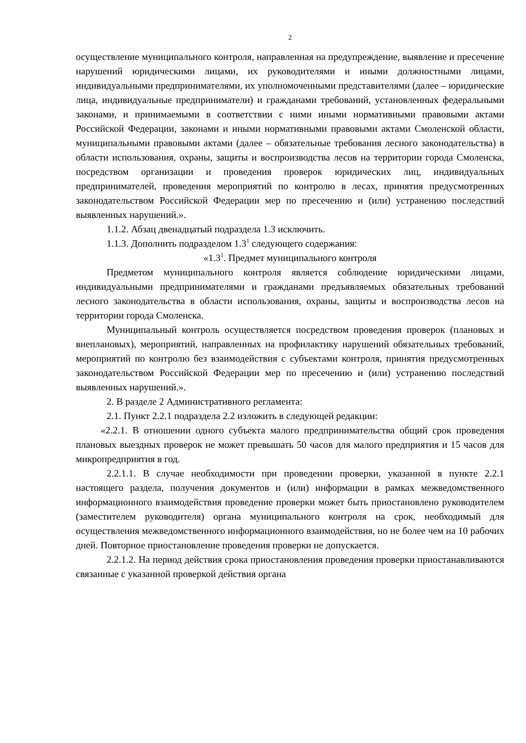2
осуществление муниципального контроля, направленная на предупреждение, выявление и пресечение нарушений юридическими лицами, их руководителями и иными должностными лицами, индивидуальными предпринимателями, их уполномоченными представителями (далее – юридические лица, индивидуальные предприниматели) и гражданами требований, установленных федеральными законами, и принимаемыми в соответствии с ними иными нормативными правовыми актами Российской Федерации, законами и иными нормативными правовыми актами Смоленской области, муниципальными правовыми актами (далее – обязательные требования лесного законодательства) в области использования, охраны, защиты и воспроизводства лесов на территории города Смоленска, посредством организации и проведения проверок юридических лиц, индивидуальных предпринимателей, проведения мероприятий по контролю в лесах, принятия предусмотренных законодательством Российской Федерации мер по пресечению и (или) устранению последствий выявленных нарушений.».
1.1.2. Абзац двенадцатый подраздела 1.3 исключить.
1.1.3. Дополнить подразделом 1.3<sup>1</sup> следующего содержания:
«1.3<sup>1</sup>. Предмет муниципального контроля
Предметом муниципального контроля является соблюдение юридическими лицами, индивидуальными предпринимателями и гражданами предъявляемых обязательных требований лесного законодательства в области использования, охраны, защиты и воспроизводства лесов на территории города Смоленска.
Муниципальный контроль осуществляется посредством проведения проверок (плановых и внеплановых), мероприятий, направленных на профилактику нарушений обязательных требований, мероприятий по контролю без взаимодействия с субъектами контроля, принятия предусмотренных законодательством Российской Федерации мер по пресечению и (или) устранению последствий выявленных нарушений.».
2. В разделе 2 Административного регламента:
2.1. Пункт 2.2.1 подраздела 2.2 изложить в следующей редакции:
«2.2.1. В отношении одного субъекта малого предпринимательства общий срок проведения плановых выездных проверок не может превышать 50 часов для малого предприятия и 15 часов для микропредприятия в год.
2.2.1.1. В случае необходимости при проведении проверки, указанной в пункте 2.2.1 настоящего раздела, получения документов и (или) информации в рамках межведомственного информационного взаимодействия проведение проверки может быть приостановлено руководителем (заместителем руководителя) органа муниципального контроля на срок, необходимый для осуществления межведомственного информационного взаимодействия, но не более чем на 10 рабочих дней. Повторное приостановление проведения проверки не допускается.
2.2.1.2. На период действия срока приостановления проведения проверки приостанавливаются связанные с указанной проверкой действия органа